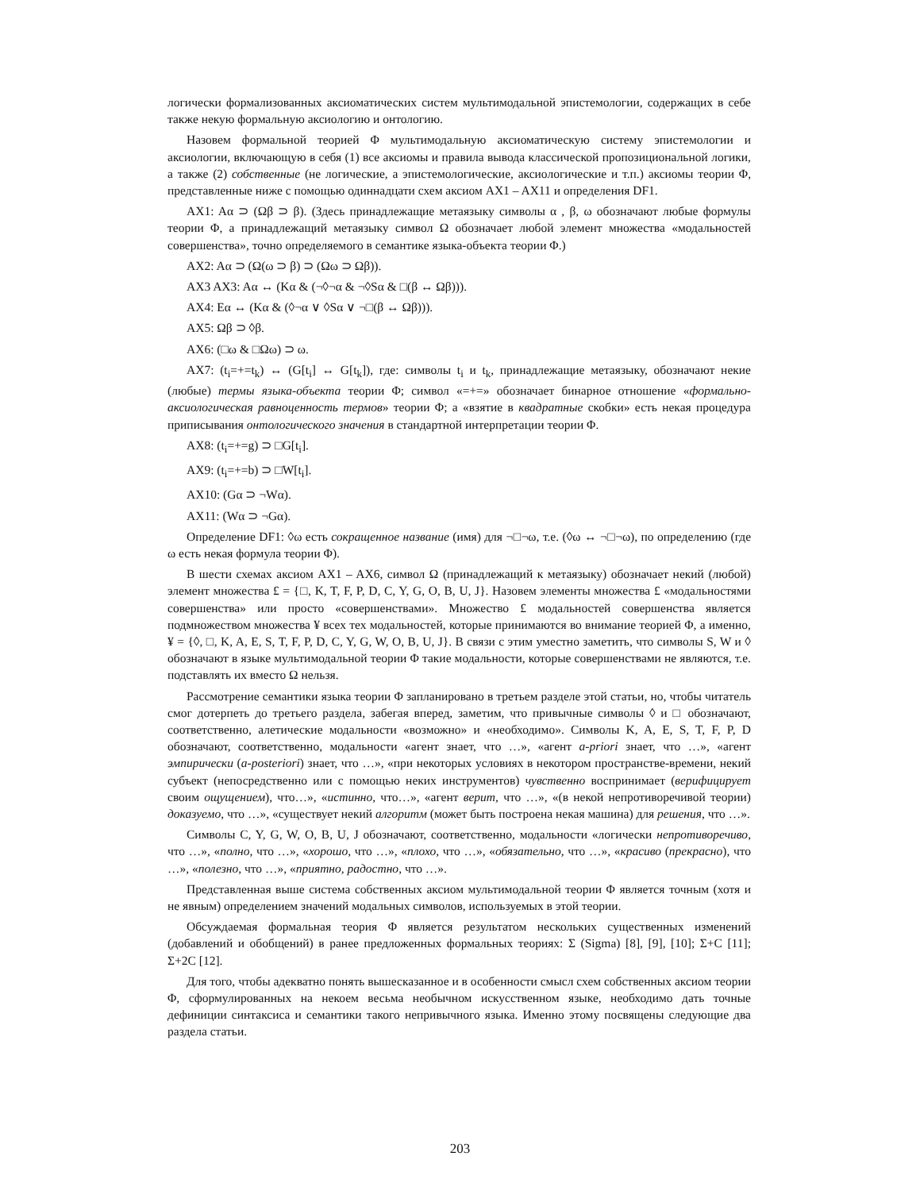логически формализованных аксиоматических систем мультимодальной эпистемологии, содержащих в себе также некую формальную аксиологию и онтологию.
Назовем формальной теорией Φ мультимодальную аксиоматическую систему эпистемологии и аксиологии, включающую в себя (1) все аксиомы и правила вывода классической пропозициональной логики, а также (2) собственные (не логические, а эпистемологические, аксиологические и т.п.) аксиомы теории Φ, представленные ниже с помощью одиннадцати схем аксиом AX1 – AX11 и определения DF1.
AX1: Aα ⊃ (Ωβ ⊃ β). (Здесь принадлежащие метаязыку символы α , β, ω обозначают любые формулы теории Φ, а принадлежащий метаязыку символ Ω обозначает любой элемент множества «модальностей совершенства», точно определяемого в семантике языка-объекта теории Φ.)
AX2: Aα ⊃ (Ω(ω ⊃ β) ⊃ (Ωω ⊃ Ωβ)).
AX3 AX3: Aα ↔ (Kα & (¬◊¬α & ¬◊Sα & □(β ↔ Ωβ))).
AX4: Eα ↔ (Kα & (◊¬α ∨ ◊Sα ∨ ¬□(β ↔ Ωβ))).
AX5: Ωβ ⊃ ◊β.
AX6: (□ω & □Ωω) ⊃ ω.
AX7: (t<sub>i</sub>=+=t<sub>k</sub>) ↔ (G[t<sub>i</sub>] ↔ G[t<sub>k</sub>]), где: символы t<sub>i</sub> и t<sub>k</sub>, принадлежащие метаязыку, обозначают некие (любые) термы языка-объекта теории Φ; символ «=+=» обозначает бинарное отношение «формально-аксиологическая равноценность термов» теории Φ; а «взятие в квадратные скобки» есть некая процедура приписывания онтологического значения в стандартной интерпретации теории Φ.
AX8: (t<sub>i</sub>=+=g) ⊃ □G[t<sub>i</sub>].
AX9: (t<sub>i</sub>=+=b) ⊃ □W[t<sub>i</sub>].
AX10: (Gα ⊃ ¬Wα).
AX11: (Wα ⊃ ¬Gα).
Определение DF1: ◊ω есть сокращенное название (имя) для ¬□¬ω, т.е. (◊ω ↔ ¬□¬ω), по определению (где ω есть некая формула теории Φ).
В шести схемах аксиом AX1 – AX6, символ Ω (принадлежащий к метаязыку) обозначает некий (любой) элемент множества £ = {□, K, T, F, P, D, C, Y, G, O, B, U, J}. Назовем элементы множества £ «модальностями совершенства» или просто «совершенствами». Множество £ модальностей совершенства является подмножеством множества ¥ всех тех модальностей, которые принимаются во внимание теорией Φ, а именно, ¥ = {◊, □, K, A, E, S, T, F, P, D, C, Y, G, W, O, B, U, J}. В связи с этим уместно заметить, что символы S, W и ◊ обозначают в языке мультимодальной теории Φ такие модальности, которые совершенствами не являются, т.е. подставлять их вместо Ω нельзя.
Рассмотрение семантики языка теории Φ запланировано в третьем разделе этой статьи, но, чтобы читатель смог дотерпеть до третьего раздела, забегая вперед, заметим, что привычные символы ◊ и □ обозначают, соответственно, алетические модальности «возможно» и «необходимо». Символы K, A, E, S, T, F, P, D обозначают, соответственно, модальности «агент знает, что …», «агент a-priori знает, что …», «агент эмпирически (a-posteriori) знает, что …», «при некоторых условиях в некотором пространстве-времени, некий субъект (непосредственно или с помощью неких инструментов) чувственно воспринимает (верифицирует своим ощущением), что…», «истинно, что…», «агент верит, что …», «(в некой непротиворечивой теории) доказуемо, что …», «существует некий алгоритм (может быть построена некая машина) для решения, что …».
Символы C, Y, G, W, O, B, U, J обозначают, соответственно, модальности «логически непротиворечиво, что …», «полно, что …», «хорошо, что …», «плохо, что …», «обязательно, что …», «красиво (прекрасно), что …», «полезно, что …», «приятно, радостно, что …».
Представленная выше система собственных аксиом мультимодальной теории Φ является точным (хотя и не явным) определением значений модальных символов, используемых в этой теории.
Обсуждаемая формальная теория Φ является результатом нескольких существенных изменений (добавлений и обобщений) в ранее предложенных формальных теориях: Σ (Sigma) [8], [9], [10]; Σ+C [11]; Σ+2C [12].
Для того, чтобы адекватно понять вышесказанное и в особенности смысл схем собственных аксиом теории Φ, сформулированных на некоем весьма необычном искусственном языке, необходимо дать точные дефиниции синтаксиса и семантики такого непривычного языка. Именно этому посвящены следующие два раздела статьи.
203